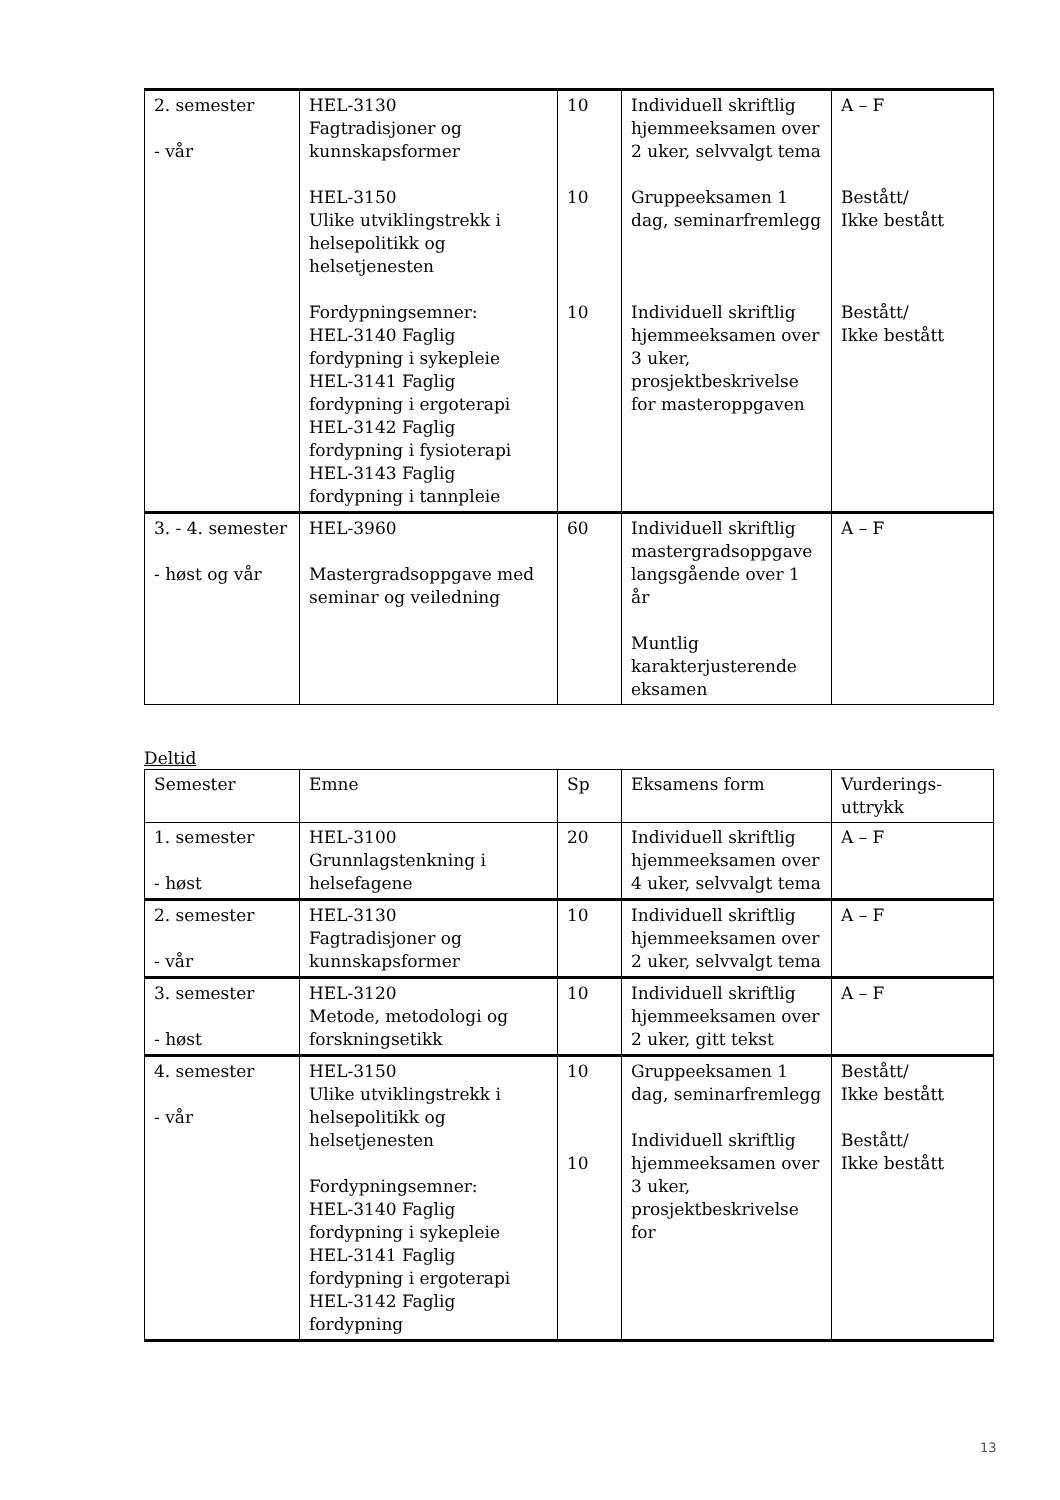| 2. semester - vår | HEL-3130 Fagtradisjoner og kunnskapsformer HEL-3150 Ulike utviklingstrekk i helsepolitikk og helsetjenesten Fordypningsemner: HEL-3140 Faglig fordypning i sykepleie HEL-3141 Faglig fordypning i ergoterapi HEL-3142 Faglig fordypning i fysioterapi HEL-3143 Faglig fordypning i tannpleie | 10 10 10 | Individuell skriftlig hjemmeeksamen over 2 uker, selvvalgt tema Gruppeeksamen 1 dag, seminarfremlegg Individuell skriftlig hjemmeeksamen over 3 uker, prosjektbeskrivelse for masteroppgaven | A – F Bestått/ Ikke bestått Bestått/ Ikke bestått |
| 3. - 4. semester - høst og vår | HEL-3960 Mastergradsoppgave med seminar og veiledning | 60 | Individuell skriftlig mastergradsoppgave langsgående over 1 år Muntlig karakterjusterende eksamen | A – F |
Deltid
| Semester | Emne | Sp | Eksamens form | Vurderings-uttrykk |
| --- | --- | --- | --- | --- |
| 1. semester - høst | HEL-3100 Grunnlagstenkning i helsefagene | 20 | Individuell skriftlig hjemmeeksamen over 4 uker, selvvalgt tema | A – F |
| 2. semester - vår | HEL-3130 Fagtradisjoner og kunnskapsformer | 10 | Individuell skriftlig hjemmeeksamen over 2 uker, selvvalgt tema | A – F |
| 3. semester - høst | HEL-3120 Metode, metodologi og forskningsetikk | 10 | Individuell skriftlig hjemmeeksamen over 2 uker, gitt tekst | A – F |
| 4. semester - vår | HEL-3150 Ulike utviklingstrekk i helsepolitikk og helsetjenesten Fordypningsemner: HEL-3140 Faglig fordypning i sykepleie HEL-3141 Faglig fordypning i ergoterapi HEL-3142 Faglig fordypning | 10 10 | Gruppeeksamen 1 dag, seminarfremlegg Individuell skriftlig hjemmeeksamen over 3 uker, prosjektbeskrivelse for | Bestått/ Ikke bestått Bestått/ Ikke bestått |
13